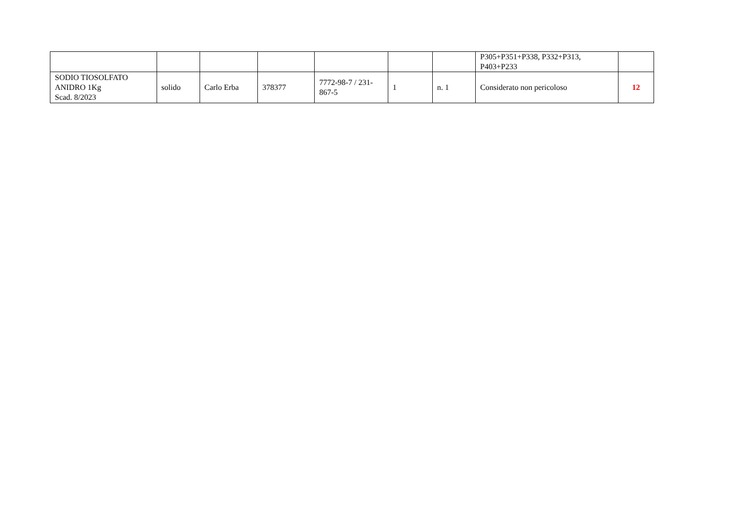| | | | | | | | P305+P351+P338, P332+P313, P403+P233 | |
| SODIO TIOSOLFATO ANIDRO 1Kg Scad. 8/2023 | solido | Carlo Erba | 378377 | 7772-98-7 / 231-867-5 | 1 | n. 1 | Considerato non pericoloso | 12 |